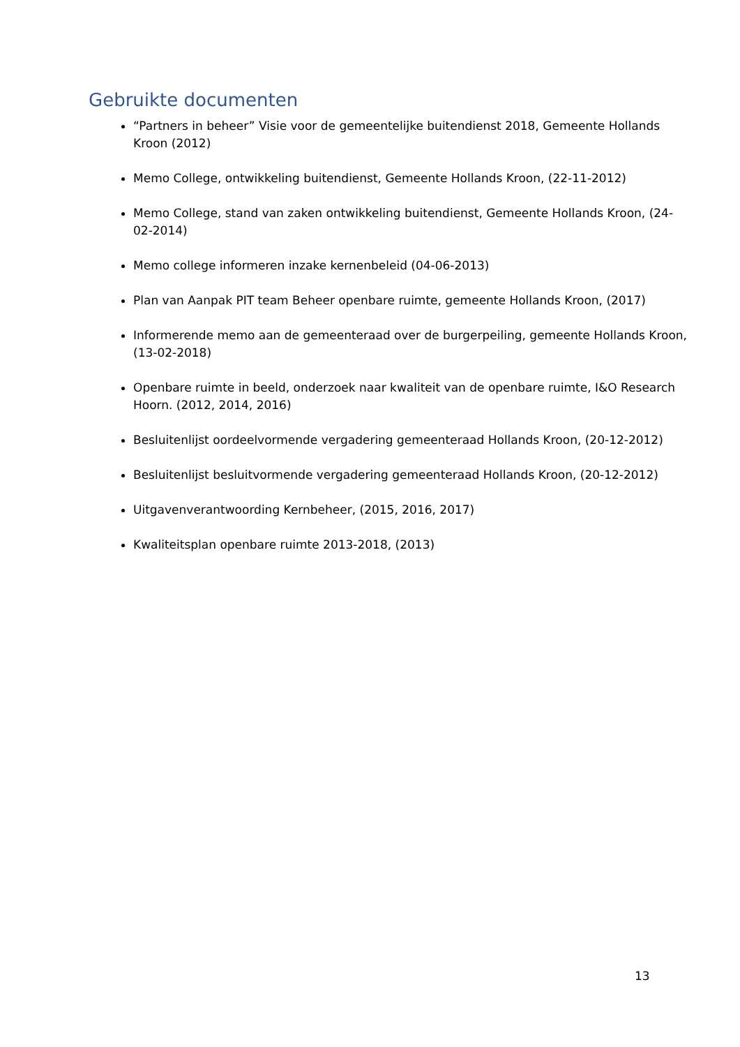Gebruikte documenten
“Partners in beheer” Visie voor de gemeentelijke buitendienst 2018, Gemeente Hollands Kroon (2012)
Memo College, ontwikkeling buitendienst, Gemeente Hollands Kroon, (22-11-2012)
Memo College, stand van zaken ontwikkeling buitendienst, Gemeente Hollands Kroon, (24-02-2014)
Memo college informeren inzake kernenbeleid (04-06-2013)
Plan van Aanpak PIT team Beheer openbare ruimte, gemeente Hollands Kroon, (2017)
Informerende memo aan de gemeenteraad over de burgerpeiling, gemeente Hollands Kroon, (13-02-2018)
Openbare ruimte in beeld, onderzoek naar kwaliteit van de openbare ruimte, I&O Research Hoorn. (2012, 2014, 2016)
Besluitenlijst oordeelvormende vergadering gemeenteraad Hollands Kroon, (20-12-2012)
Besluitenlijst besluitvormende vergadering gemeenteraad Hollands Kroon, (20-12-2012)
Uitgavenverantwoording Kernbeheer, (2015, 2016, 2017)
Kwaliteitsplan openbare ruimte 2013-2018, (2013)
13